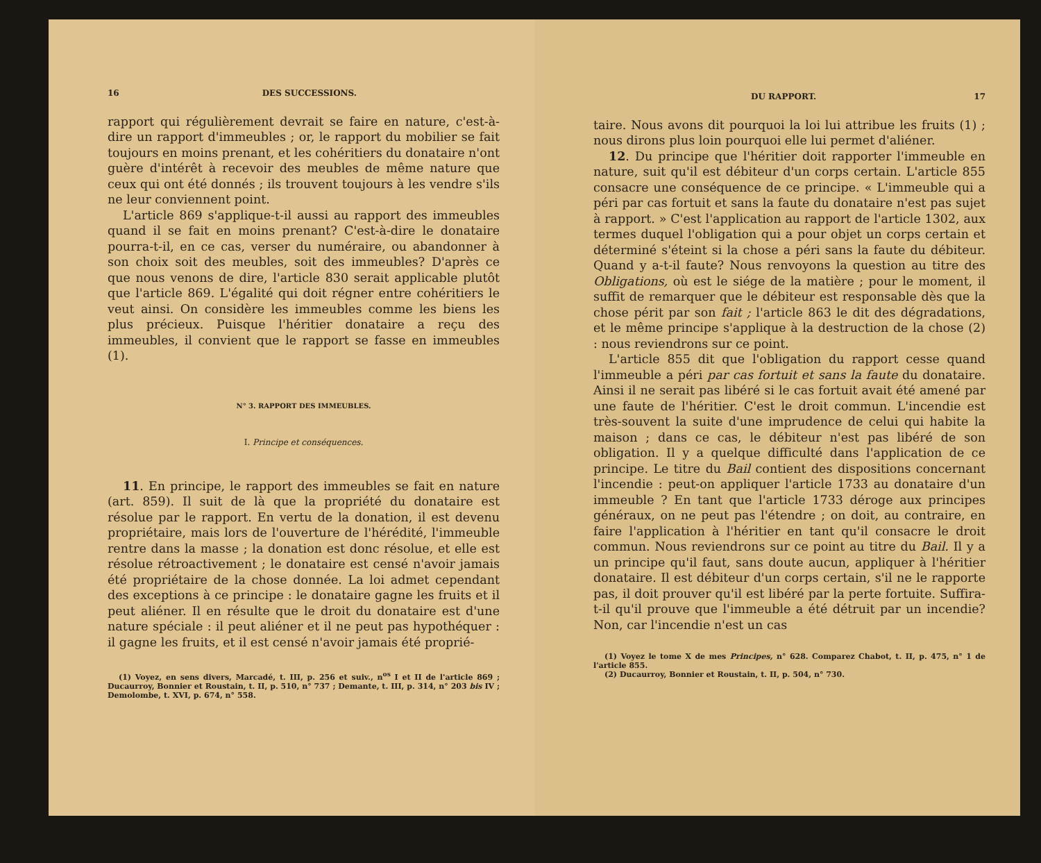16 DES SUCCESSIONS.
rapport qui régulièrement devrait se faire en nature, c'est-à-dire un rapport d'immeubles ; or, le rapport du mobilier se fait toujours en moins prenant, et les cohéritiers du donataire n'ont guère d'intérêt à recevoir des meubles de même nature que ceux qui ont été donnés ; ils trouvent toujours à les vendre s'ils ne leur conviennent point.
L'article 869 s'applique-t-il aussi au rapport des immeubles quand il se fait en moins prenant? C'est-à-dire le donataire pourra-t-il, en ce cas, verser du numéraire, ou abandonner à son choix soit des meubles, soit des immeubles? D'après ce que nous venons de dire, l'article 830 serait applicable plutôt que l'article 869. L'égalité qui doit régner entre cohéritiers le veut ainsi. On considère les immeubles comme les biens les plus précieux. Puisque l'héritier donataire a reçu des immeubles, il convient que le rapport se fasse en immeubles (1).
N° 3. RAPPORT DES IMMEUBLES.
I. Principe et conséquences.
11. En principe, le rapport des immeubles se fait en nature (art. 859). Il suit de là que la propriété du donataire est résolue par le rapport. En vertu de la donation, il est devenu propriétaire, mais lors de l'ouverture de l'hérédité, l'immeuble rentre dans la masse ; la donation est donc résolue, et elle est résolue rétroactivement ; le donataire est censé n'avoir jamais été propriétaire de la chose donnée. La loi admet cependant des exceptions à ce principe : le donataire gagne les fruits et il peut aliéner. Il en résulte que le droit du donataire est d'une nature spéciale : il peut aliéner et il ne peut pas hypothéquer : il gagne les fruits, et il est censé n'avoir jamais été proprié-
(1) Voyez, en sens divers, Marcadé, t. III, p. 256 et suiv., n<sup>os</sup> I et II de l'article 869 ; Ducaurroy, Bonnier et Roustain, t. II, p. 510, n° 737 ; Demante, t. III, p. 314, n° 203 bis IV ; Demolombe, t. XVI, p. 674, n° 558.
DU RAPPORT. 17
taire. Nous avons dit pourquoi la loi lui attribue les fruits (1) ; nous dirons plus loin pourquoi elle lui permet d'aliéner.
12. Du principe que l'héritier doit rapporter l'immeuble en nature, suit qu'il est débiteur d'un corps certain. L'article 855 consacre une conséquence de ce principe. « L'immeuble qui a péri par cas fortuit et sans la faute du donataire n'est pas sujet à rapport. » C'est l'application au rapport de l'article 1302, aux termes duquel l'obligation qui a pour objet un corps certain et déterminé s'éteint si la chose a péri sans la faute du débiteur. Quand y a-t-il faute? Nous renvoyons la question au titre des Obligations, où est le siége de la matière ; pour le moment, il suffit de remarquer que le débiteur est responsable dès que la chose périt par son fait ; l'article 863 le dit des dégradations, et le même principe s'applique à la destruction de la chose (2) : nous reviendrons sur ce point.
L'article 855 dit que l'obligation du rapport cesse quand l'immeuble a péri par cas fortuit et sans la faute du donataire. Ainsi il ne serait pas libéré si le cas fortuit avait été amené par une faute de l'héritier. C'est le droit commun. L'incendie est très-souvent la suite d'une imprudence de celui qui habite la maison ; dans ce cas, le débiteur n'est pas libéré de son obligation. Il y a quelque difficulté dans l'application de ce principe. Le titre du Bail contient des dispositions concernant l'incendie : peut-on appliquer l'article 1733 au donataire d'un immeuble ? En tant que l'article 1733 déroge aux principes généraux, on ne peut pas l'étendre ; on doit, au contraire, en faire l'application à l'héritier en tant qu'il consacre le droit commun. Nous reviendrons sur ce point au titre du Bail. Il y a un principe qu'il faut, sans doute aucun, appliquer à l'héritier donataire. Il est débiteur d'un corps certain, s'il ne le rapporte pas, il doit prouver qu'il est libéré par la perte fortuite. Suffira-t-il qu'il prouve que l'immeuble a été détruit par un incendie? Non, car l'incendie n'est un cas
(1) Voyez le tome X de mes Principes, n° 628. Comparez Chabot, t. II, p. 475, n° 1 de l'article 855.
(2) Ducaurroy, Bonnier et Roustain, t. II, p. 504, n° 730.